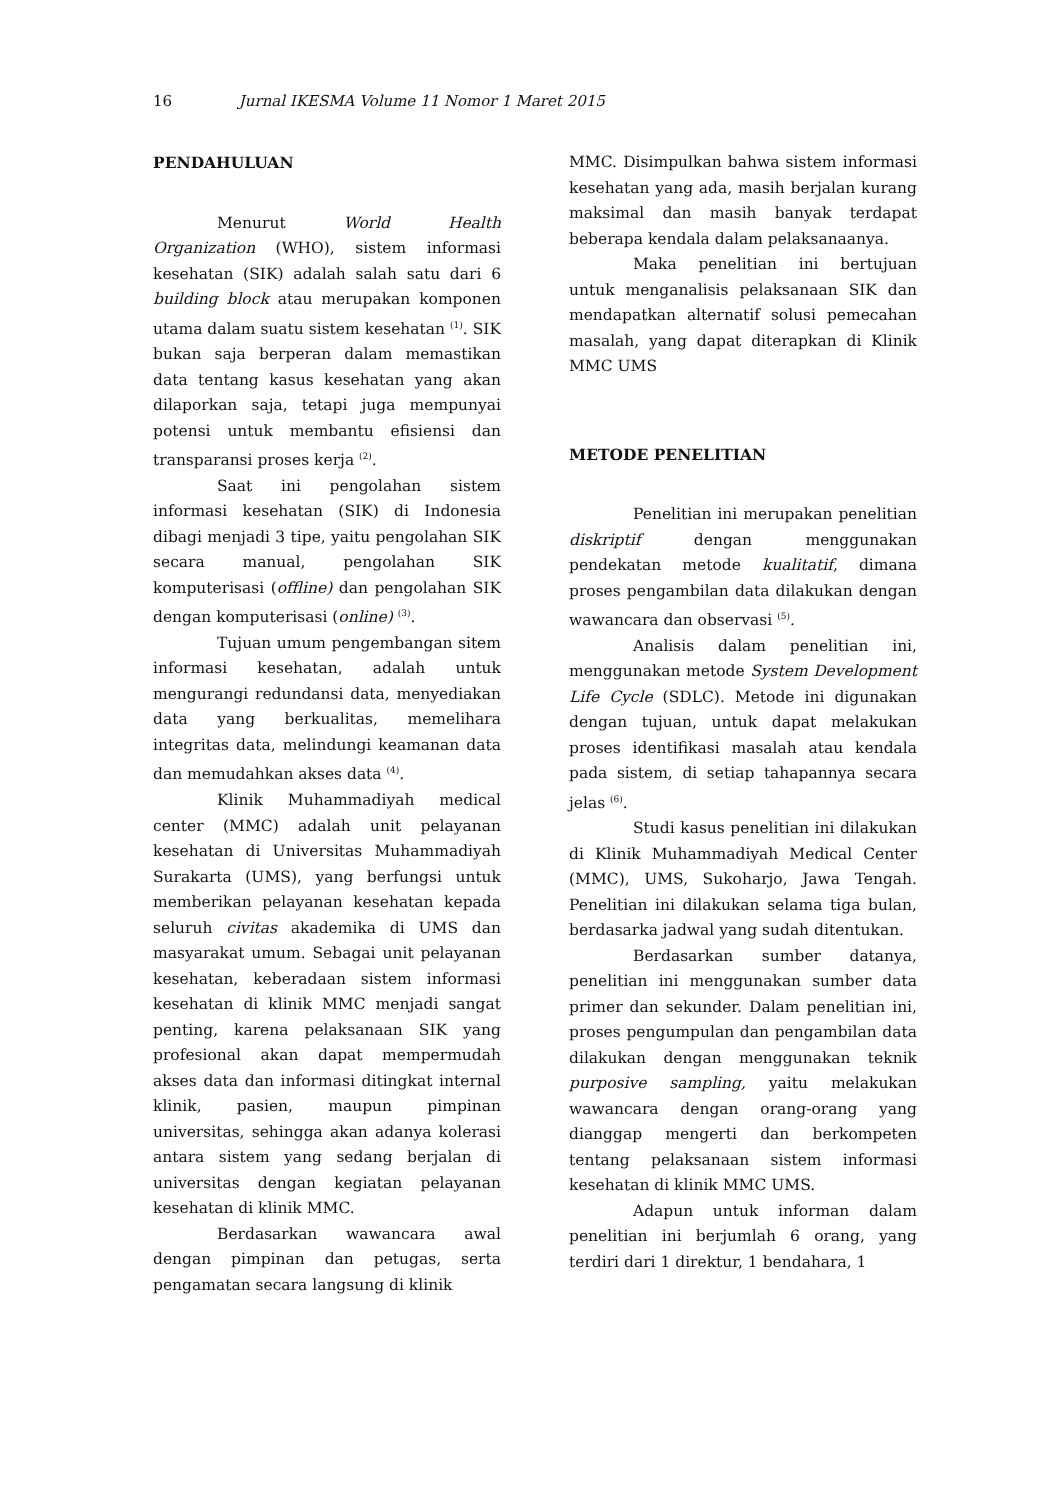16 Jurnal IKESMA Volume 11 Nomor 1 Maret 2015
PENDAHULUAN
Menurut World Health Organization (WHO), sistem informasi kesehatan (SIK) adalah salah satu dari 6 building block atau merupakan komponen utama dalam suatu sistem kesehatan <sup>(1)</sup>. SIK bukan saja berperan dalam memastikan data tentang kasus kesehatan yang akan dilaporkan saja, tetapi juga mempunyai potensi untuk membantu efisiensi dan transparansi proses kerja <sup>(2)</sup>.
Saat ini pengolahan sistem informasi kesehatan (SIK) di Indonesia dibagi menjadi 3 tipe, yaitu pengolahan SIK secara manual, pengolahan SIK komputerisasi (offline) dan pengolahan SIK dengan komputerisasi (online) <sup>(3)</sup>.
Tujuan umum pengembangan sitem informasi kesehatan, adalah untuk mengurangi redundansi data, menyediakan data yang berkualitas, memelihara integritas data, melindungi keamanan data dan memudahkan akses data <sup>(4)</sup>.
Klinik Muhammadiyah medical center (MMC) adalah unit pelayanan kesehatan di Universitas Muhammadiyah Surakarta (UMS), yang berfungsi untuk memberikan pelayanan kesehatan kepada seluruh civitas akademika di UMS dan masyarakat umum. Sebagai unit pelayanan kesehatan, keberadaan sistem informasi kesehatan di klinik MMC menjadi sangat penting, karena pelaksanaan SIK yang profesional akan dapat mempermudah akses data dan informasi ditingkat internal klinik, pasien, maupun pimpinan universitas, sehingga akan adanya kolerasi antara sistem yang sedang berjalan di universitas dengan kegiatan pelayanan kesehatan di klinik MMC.
Berdasarkan wawancara awal dengan pimpinan dan petugas, serta pengamatan secara langsung di klinik
MMC. Disimpulkan bahwa sistem informasi kesehatan yang ada, masih berjalan kurang maksimal dan masih banyak terdapat beberapa kendala dalam pelaksanaanya.
Maka penelitian ini bertujuan untuk menganalisis pelaksanaan SIK dan mendapatkan alternatif solusi pemecahan masalah, yang dapat diterapkan di Klinik MMC UMS
METODE PENELITIAN
Penelitian ini merupakan penelitian diskriptif dengan menggunakan pendekatan metode kualitatif, dimana proses pengambilan data dilakukan dengan wawancara dan observasi <sup>(5)</sup>.
Analisis dalam penelitian ini, menggunakan metode System Development Life Cycle (SDLC). Metode ini digunakan dengan tujuan, untuk dapat melakukan proses identifikasi masalah atau kendala pada sistem, di setiap tahapannya secara jelas <sup>(6)</sup>.
Studi kasus penelitian ini dilakukan di Klinik Muhammadiyah Medical Center (MMC), UMS, Sukoharjo, Jawa Tengah. Penelitian ini dilakukan selama tiga bulan, berdasarka jadwal yang sudah ditentukan.
Berdasarkan sumber datanya, penelitian ini menggunakan sumber data primer dan sekunder. Dalam penelitian ini, proses pengumpulan dan pengambilan data dilakukan dengan menggunakan teknik purposive sampling, yaitu melakukan wawancara dengan orang-orang yang dianggap mengerti dan berkompeten tentang pelaksanaan sistem informasi kesehatan di klinik MMC UMS.
Adapun untuk informan dalam penelitian ini berjumlah 6 orang, yang terdiri dari 1 direktur, 1 bendahara, 1